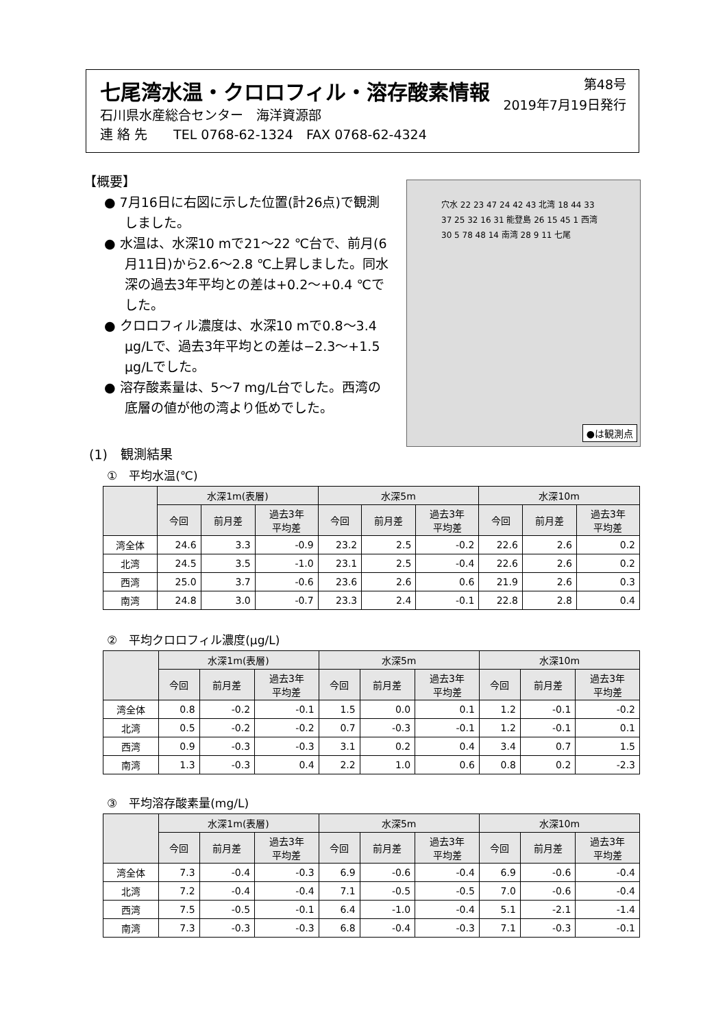七尾湾水温・クロロフィル・溶存酸素情報
第48号
2019年7月19日発行
石川県水産総合センター　海洋資源部
連 絡 先　　TEL 0768-62-1324　FAX 0768-62-4324
【概要】
● 7月16日に右図に示した位置(計26点)で観測しました。
● 水温は、水深10 mで21～22 ℃台で、前月(6月11日)から2.6～2.8 ℃上昇しました。同水深の過去3年平均との差は+0.2～+0.4 ℃でした。
● クロロフィル濃度は、水深10 mで0.8～3.4 μg/Lで、過去3年平均との差は−2.3～+1.5 μg/Lでした。
● 溶存酸素量は、5～7 mg/L台でした。西湾の底層の値が他の湾より低めでした。
穴水 22 23 47 24 42 43 北湾 18 44 33 37 25 32 16 31 能登島 26 15 45 1 西湾 30 5 78 48 14 南湾 28 9 11 七尾
●は観測点
(1)　観測結果
①　平均水温(℃)
| | 水深1m(表層) | | | 水深5m | | | 水深10m | | |
| --- | --- | --- | --- | --- | --- | --- | --- | --- | --- |
| | 今回 | 前月差 | 過去3年 平均差 | 今回 | 前月差 | 過去3年 平均差 | 今回 | 前月差 | 過去3年 平均差 |
| 湾全体 | 24.6 | 3.3 | -0.9 | 23.2 | 2.5 | -0.2 | 22.6 | 2.6 | 0.2 |
| 北湾 | 24.5 | 3.5 | -1.0 | 23.1 | 2.5 | -0.4 | 22.6 | 2.6 | 0.2 |
| 西湾 | 25.0 | 3.7 | -0.6 | 23.6 | 2.6 | 0.6 | 21.9 | 2.6 | 0.3 |
| 南湾 | 24.8 | 3.0 | -0.7 | 23.3 | 2.4 | -0.1 | 22.8 | 2.8 | 0.4 |
②　平均クロロフィル濃度(μg/L)
| | 水深1m(表層) | | | 水深5m | | | 水深10m | | |
| --- | --- | --- | --- | --- | --- | --- | --- | --- | --- |
| | 今回 | 前月差 | 過去3年 平均差 | 今回 | 前月差 | 過去3年 平均差 | 今回 | 前月差 | 過去3年 平均差 |
| 湾全体 | 0.8 | -0.2 | -0.1 | 1.5 | 0.0 | 0.1 | 1.2 | -0.1 | -0.2 |
| 北湾 | 0.5 | -0.2 | -0.2 | 0.7 | -0.3 | -0.1 | 1.2 | -0.1 | 0.1 |
| 西湾 | 0.9 | -0.3 | -0.3 | 3.1 | 0.2 | 0.4 | 3.4 | 0.7 | 1.5 |
| 南湾 | 1.3 | -0.3 | 0.4 | 2.2 | 1.0 | 0.6 | 0.8 | 0.2 | -2.3 |
③　平均溶存酸素量(mg/L)
| | 水深1m(表層) | | | 水深5m | | | 水深10m | | |
| --- | --- | --- | --- | --- | --- | --- | --- | --- | --- |
| | 今回 | 前月差 | 過去3年 平均差 | 今回 | 前月差 | 過去3年 平均差 | 今回 | 前月差 | 過去3年 平均差 |
| 湾全体 | 7.3 | -0.4 | -0.3 | 6.9 | -0.6 | -0.4 | 6.9 | -0.6 | -0.4 |
| 北湾 | 7.2 | -0.4 | -0.4 | 7.1 | -0.5 | -0.5 | 7.0 | -0.6 | -0.4 |
| 西湾 | 7.5 | -0.5 | -0.1 | 6.4 | -1.0 | -0.4 | 5.1 | -2.1 | -1.4 |
| 南湾 | 7.3 | -0.3 | -0.3 | 6.8 | -0.4 | -0.3 | 7.1 | -0.3 | -0.1 |